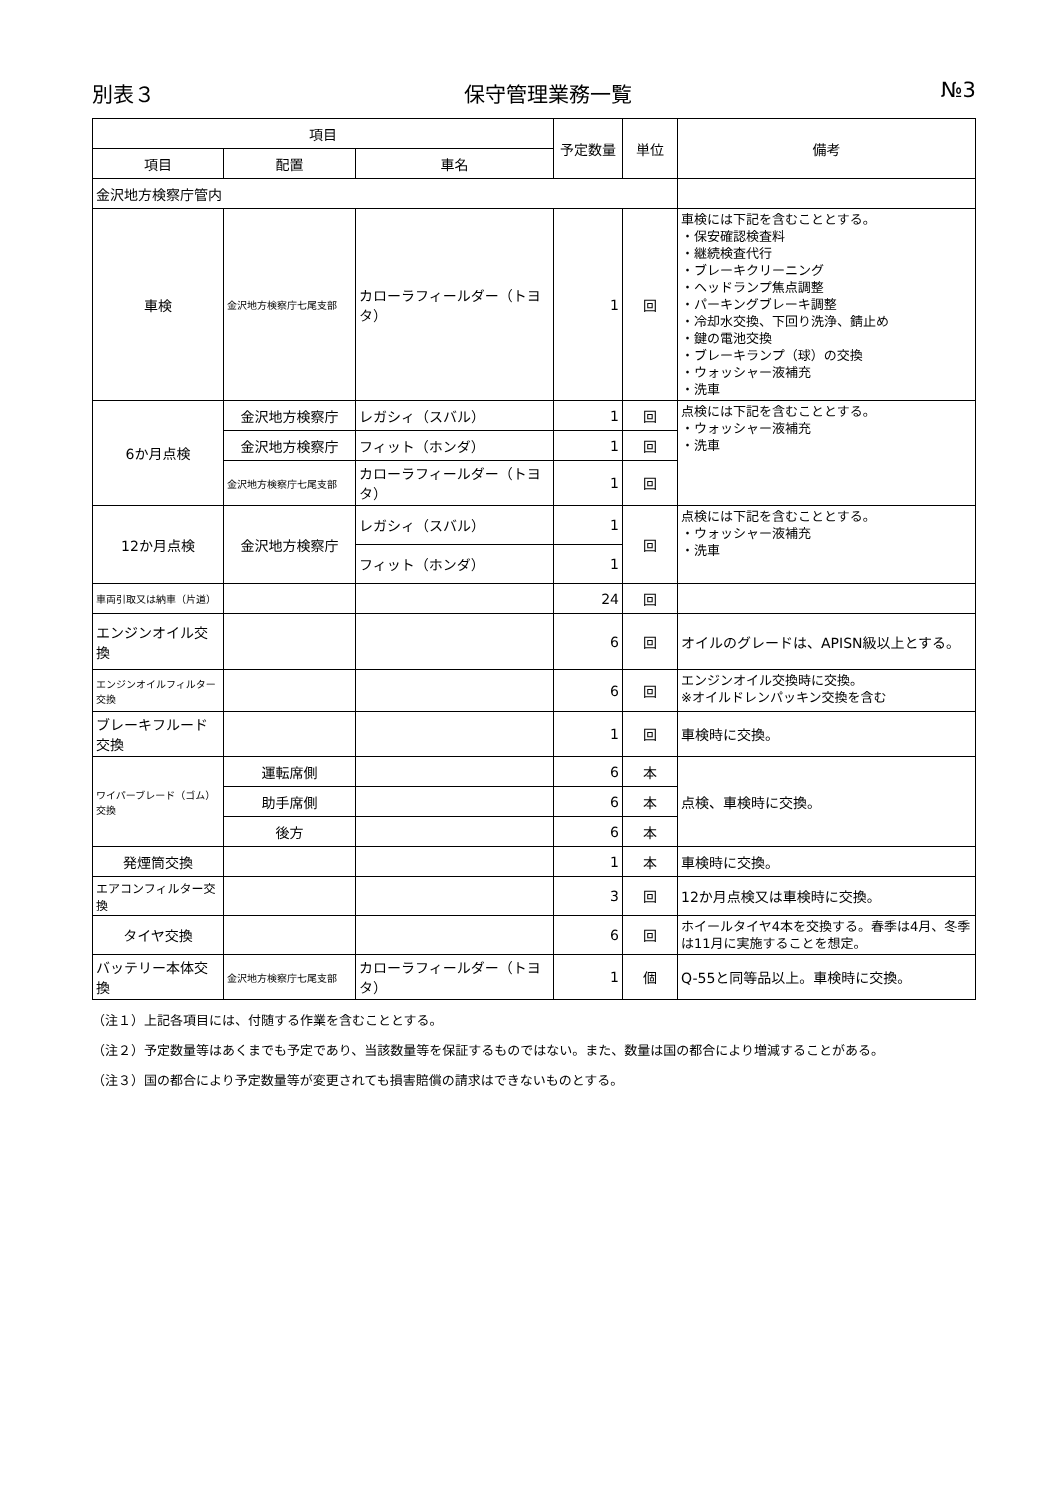別表３ 保守管理業務一覧 №3
| 項目 | | | 予定数量 | 単位 | 備考 |
| --- | --- | --- | --- | --- | --- |
| 項目 | 配置 | 車名 | | | |
| 金沢地方検察庁管内 | | | | | |
| 車検 | 金沢地方検察庁七尾支部 | カローラフィールダー（トヨタ） | 1 | 回 | 車検には下記を含むこととする。 ・保安確認検査料 ・継続検査代行 ・ブレーキクリーニング ・ヘッドランプ焦点調整 ・パーキングブレーキ調整 ・冷却水交換、下回り洗浄、錆止め ・鍵の電池交換 ・ブレーキランプ（球）の交換 ・ウォッシャー液補充 ・洗車 |
| 6か月点検 | 金沢地方検察庁 | レガシィ（スバル） | 1 | 回 | 点検には下記を含むこととする。 ・ウォッシャー液補充 ・洗車 |
| | 金沢地方検察庁 | フィット（ホンダ） | 1 | 回 | |
| | 金沢地方検察庁七尾支部 | カローラフィールダー（トヨタ） | 1 | 回 | |
| 12か月点検 | 金沢地方検察庁 | レガシィ（スバル） | 1 | 回 | 点検には下記を含むこととする。 ・ウォッシャー液補充 ・洗車 |
| | | フィット（ホンダ） | 1 | | |
| 車両引取又は納車（片道） | | | 24 | 回 | |
| エンジンオイル交換 | | | 6 | 回 | オイルのグレードは、APISN級以上とする。 |
| エンジンオイルフィルター交換 | | | 6 | 回 | エンジンオイル交換時に交換。 ※オイルドレンパッキン交換を含む |
| ブレーキフルード交換 | | | 1 | 回 | 車検時に交換。 |
| ワイパーブレード（ゴム）交換 | 運転席側 | | 6 | 本 | 点検、車検時に交換。 |
| | 助手席側 | | 6 | 本 | |
| | 後方 | | 6 | 本 | |
| 発煙筒交換 | | | 1 | 本 | 車検時に交換。 |
| エアコンフィルター交換 | | | 3 | 回 | 12か月点検又は車検時に交換。 |
| タイヤ交換 | | | 6 | 回 | ホイールタイヤ4本を交換する。春季は4月、冬季は11月に実施することを想定。 |
| バッテリー本体交換 | 金沢地方検察庁七尾支部 | カローラフィールダー（トヨタ） | 1 | 個 | Q-55と同等品以上。車検時に交換。 |
（注１）上記各項目には、付随する作業を含むこととする。
（注２）予定数量等はあくまでも予定であり、当該数量等を保証するものではない。また、数量は国の都合により増減することがある。
（注３）国の都合により予定数量等が変更されても損害賠償の請求はできないものとする。